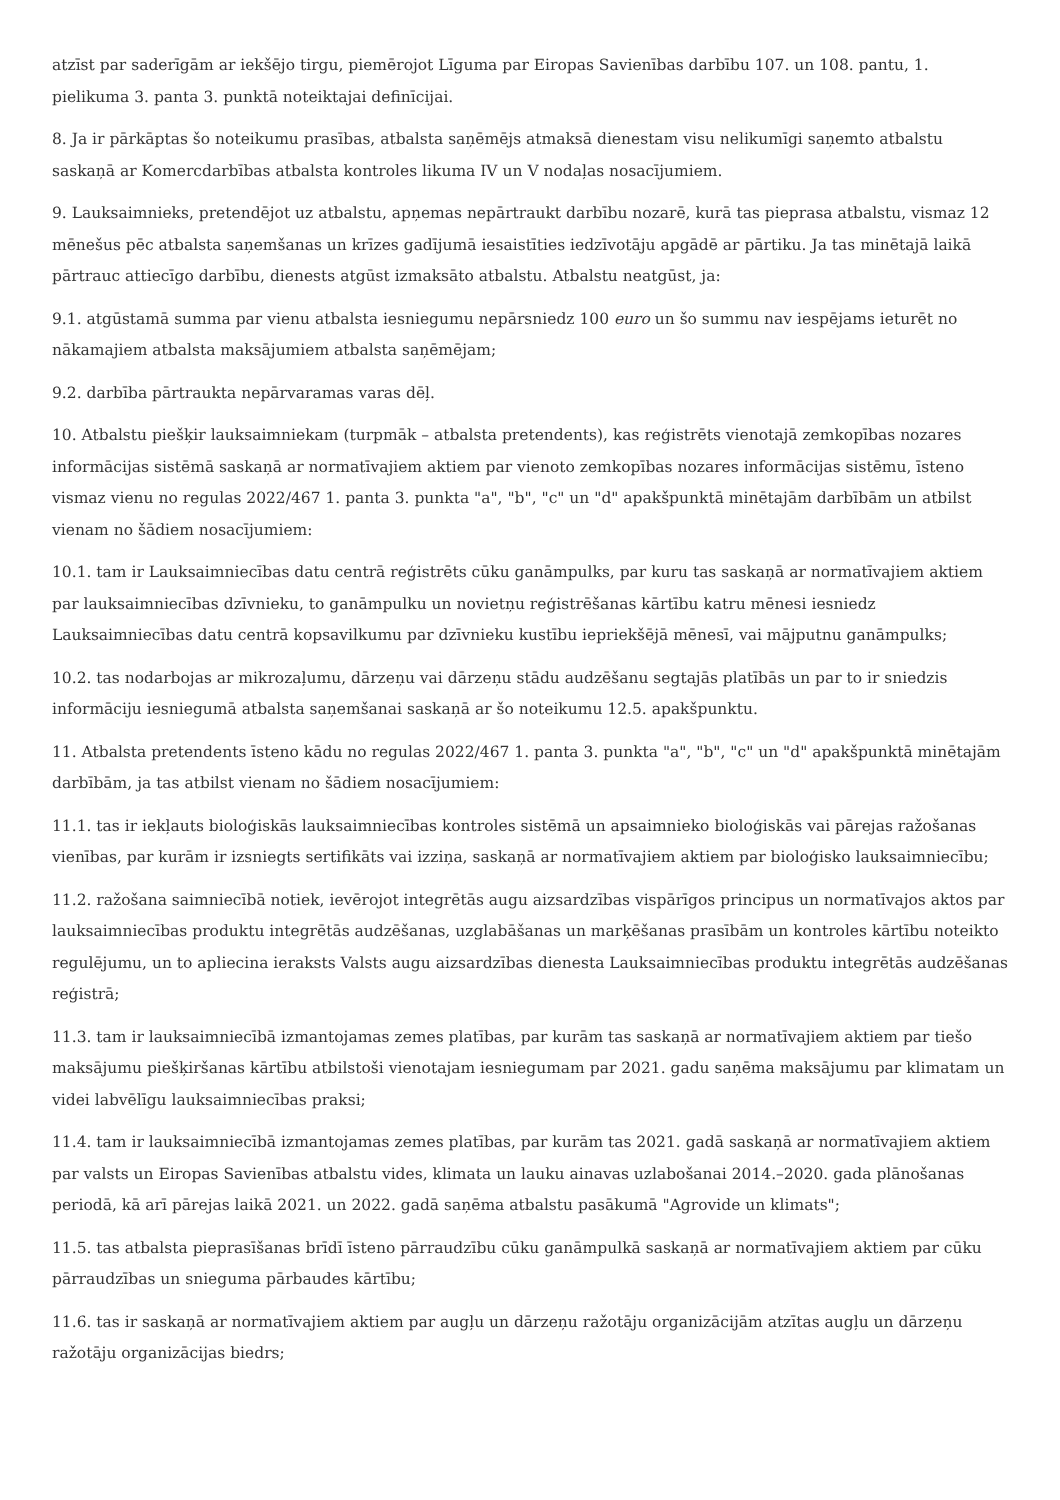atzīst par saderīgām ar iekšējo tirgu, piemērojot Līguma par Eiropas Savienības darbību 107. un 108. pantu, 1. pielikuma 3. panta 3. punktā noteiktajai definīcijai.
8. Ja ir pārkāptas šo noteikumu prasības, atbalsta saņēmējs atmaksā dienestam visu nelikumīgi saņemto atbalstu saskaņā ar Komercdarbības atbalsta kontroles likuma IV un V nodaļas nosacījumiem.
9. Lauksaimnieks, pretendējot uz atbalstu, apņemas nepārtraukt darbību nozarē, kurā tas pieprasa atbalstu, vismaz 12 mēnešus pēc atbalsta saņemšanas un krīzes gadījumā iesaistīties iedzīvotāju apgādē ar pārtiku. Ja tas minētajā laikā pārtrauc attiecīgo darbību, dienests atgūst izmaksāto atbalstu. Atbalstu neatgūst, ja:
9.1. atgūstamā summa par vienu atbalsta iesniegumu nepārsniedz 100 euro un šo summu nav iespējams ieturēt no nākamajiem atbalsta maksājumiem atbalsta saņēmējam;
9.2. darbība pārtraukta nepārvaramas varas dēļ.
10. Atbalstu piešķir lauksaimniekam (turpmāk – atbalsta pretendents), kas reģistrēts vienotajā zemkopības nozares informācijas sistēmā saskaņā ar normatīvajiem aktiem par vienoto zemkopības nozares informācijas sistēmu, īsteno vismaz vienu no regulas 2022/467 1. panta 3. punkta "a", "b", "c" un "d" apakšpunktā minētajām darbībām un atbilst vienam no šādiem nosacījumiem:
10.1. tam ir Lauksaimniecības datu centrā reģistrēts cūku ganāmpulks, par kuru tas saskaņā ar normatīvajiem aktiem par lauksaimniecības dzīvnieku, to ganāmpulku un novietņu reģistrēšanas kārtību katru mēnesi iesniedz Lauksaimniecības datu centrā kopsavilkumu par dzīvnieku kustību iepriekšējā mēnesī, vai mājputnu ganāmpulks;
10.2. tas nodarbojas ar mikrozaļumu, dārzeņu vai dārzeņu stādu audzēšanu segtajās platībās un par to ir sniedzis informāciju iesniegumā atbalsta saņemšanai saskaņā ar šo noteikumu 12.5. apakšpunktu.
11. Atbalsta pretendents īsteno kādu no regulas 2022/467 1. panta 3. punkta "a", "b", "c" un "d" apakšpunktā minētajām darbībām, ja tas atbilst vienam no šādiem nosacījumiem:
11.1. tas ir iekļauts bioloģiskās lauksaimniecības kontroles sistēmā un apsaimnieko bioloģiskās vai pārejas ražošanas vienības, par kurām ir izsniegts sertifikāts vai izziņa, saskaņā ar normatīvajiem aktiem par bioloģisko lauksaimniecību;
11.2. ražošana saimniecībā notiek, ievērojot integrētās augu aizsardzības vispārīgos principus un normatīvajos aktos par lauksaimniecības produktu integrētās audzēšanas, uzglabāšanas un marķēšanas prasībām un kontroles kārtību noteikto regulējumu, un to apliecina ieraksts Valsts augu aizsardzības dienesta Lauksaimniecības produktu integrētās audzēšanas reģistrā;
11.3. tam ir lauksaimniecībā izmantojamas zemes platības, par kurām tas saskaņā ar normatīvajiem aktiem par tiešo maksājumu piešķiršanas kārtību atbilstoši vienotajam iesniegumam par 2021. gadu saņēma maksājumu par klimatam un videi labvēlīgu lauksaimniecības praksi;
11.4. tam ir lauksaimniecībā izmantojamas zemes platības, par kurām tas 2021. gadā saskaņā ar normatīvajiem aktiem par valsts un Eiropas Savienības atbalstu vides, klimata un lauku ainavas uzlabošanai 2014.–2020. gada plānošanas periodā, kā arī pārejas laikā 2021. un 2022. gadā saņēma atbalstu pasākumā "Agrovide un klimats";
11.5. tas atbalsta pieprasīšanas brīdī īsteno pārraudzību cūku ganāmpulkā saskaņā ar normatīvajiem aktiem par cūku pārraudzības un snieguma pārbaudes kārtību;
11.6. tas ir saskaņā ar normatīvajiem aktiem par augļu un dārzeņu ražotāju organizācijām atzītas augļu un dārzeņu ražotāju organizācijas biedrs;